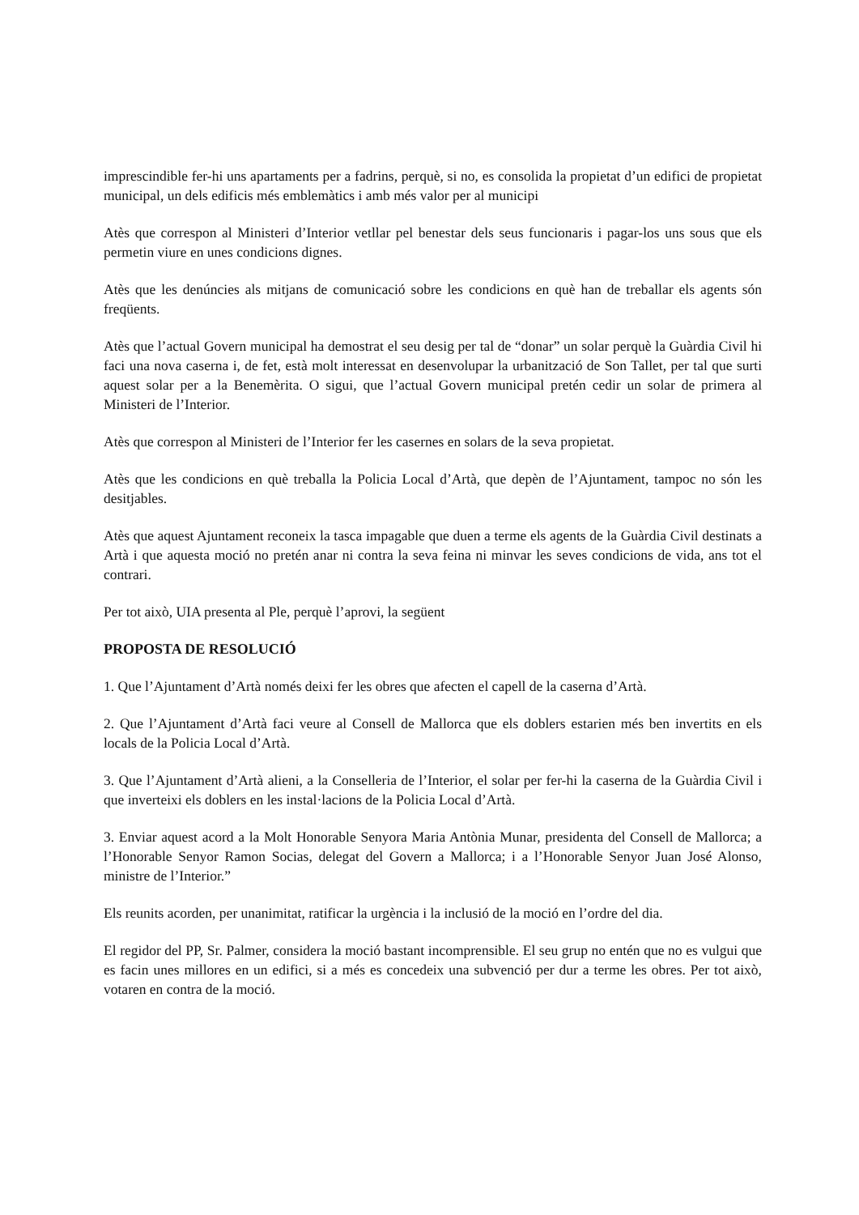imprescindible fer-hi uns apartaments per a fadrins, perquè, si no, es consolida la propietat d’un edifici de propietat municipal, un dels edificis més emblemàtics i amb més valor per al municipi
Atès que correspon al Ministeri d’Interior vetllar pel benestar dels seus funcionaris i pagar-los uns sous que els permetin viure en unes condicions dignes.
Atès que les denúncies als mitjans de comunicació sobre les condicions en què han de treballar els agents són freqüents.
Atès que l’actual Govern municipal ha demostrat el seu desig per tal de “donar” un solar perquè la Guàrdia Civil hi faci una nova caserna i, de fet, està molt interessat en desenvolupar la urbanització de Son Tallet, per tal que surti aquest solar per a la Benemèrita. O sigui, que l’actual Govern municipal pretén cedir un solar de primera al Ministeri de l’Interior.
Atès que correspon al Ministeri de l’Interior fer les casernes en solars de la seva propietat.
Atès que les condicions en què treballa la Policia Local d’Artà, que depèn de l’Ajuntament, tampoc no són les desitjables.
Atès que aquest Ajuntament reconeix la tasca impagable que duen a terme els agents de la Guàrdia Civil destinats a Artà i que aquesta moció no pretén anar ni contra la seva feina ni minvar les seves condicions de vida, ans tot el contrari.
Per tot això, UIA presenta al Ple, perquè l’aprovi, la següent
PROPOSTA DE RESOLUCIÓ
1. Que l’Ajuntament d’Artà només deixi fer les obres que afecten el capell de la caserna d’Artà.
2. Que l’Ajuntament d’Artà faci veure al Consell de Mallorca que els doblers estarien més ben invertits en els locals de la Policia Local d’Artà.
3. Que l’Ajuntament d’Artà alieni, a la Conselleria de l’Interior, el solar per fer-hi la caserna de la Guàrdia Civil i que inverteixi els doblers en les instal·lacions de la Policia Local d’Artà.
3. Enviar aquest acord a la Molt Honorable Senyora Maria Antònia Munar, presidenta del Consell de Mallorca; a l’Honorable Senyor Ramon Socias, delegat del Govern a Mallorca; i a l’Honorable Senyor Juan José Alonso, ministre de l’Interior.”
Els reunits acorden, per unanimitat, ratificar la urgència i la inclusió de la moció en l’ordre del dia.
El regidor del PP, Sr. Palmer, considera la moció bastant incomprensible. El seu grup no entén que no es vulgui que es facin unes millores en un edifici, si a més es concedeix una subvenció per dur a terme les obres. Per tot això, votaren en contra de la moció.